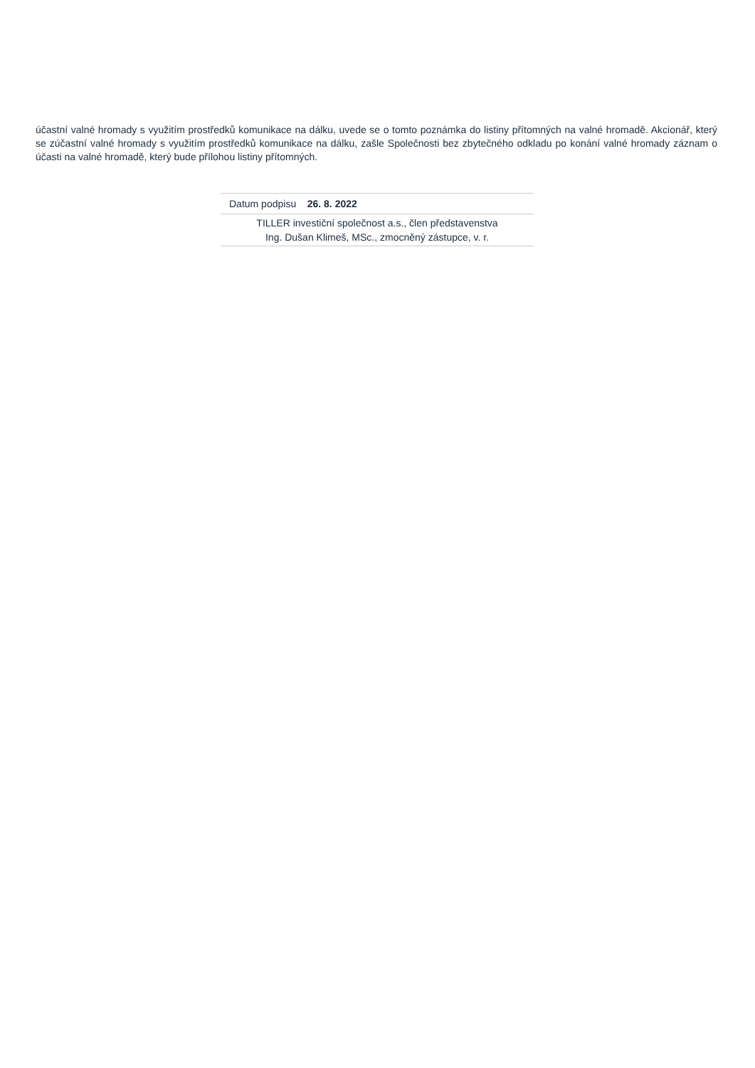účastní valné hromady s využitím prostředků komunikace na dálku, uvede se o tomto poznámka do listiny přítomných na valné hromadě. Akcionář, který se zúčastní valné hromady s využitím prostředků komunikace na dálku, zašle Společnosti bez zbytečného odkladu po konání valné hromady záznam o účasti na valné hromadě, který bude přílohou listiny přítomných.
| Datum podpisu 26. 8. 2022 |
| TILLER investiční společnost a.s., člen představenstva Ing. Dušan Klimeš, MSc., zmocněný zástupce, v. r. |